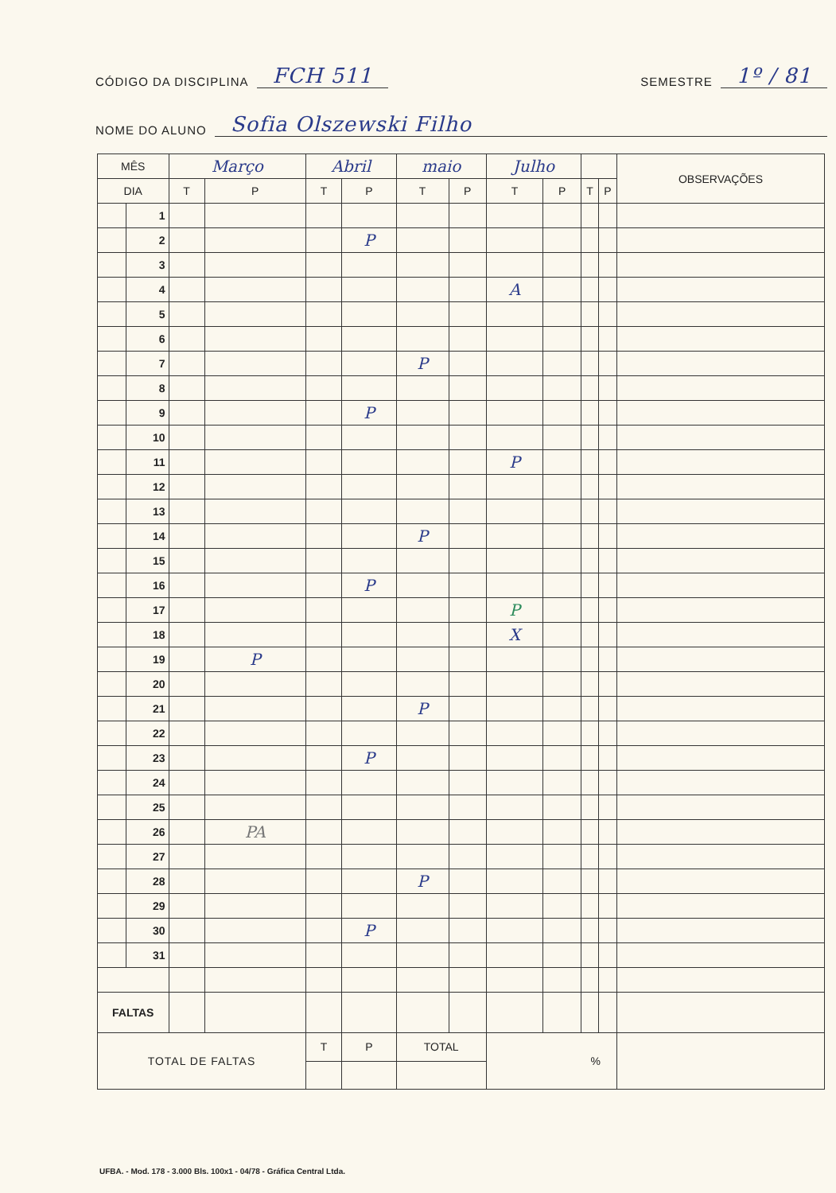CÓDIGO DA DISCIPLINA FCH 511 SEMESTRE 1º / 81
NOME DO ALUNO Sofia Olszewski Filho
| MÊS | | Março | | Abril | | maio | | Julho | | | | OBSERVAÇÕES |
| --- | --- | --- | --- | --- | --- | --- | --- | --- | --- | --- | --- | --- |
| DIA | | T | P | T | P | T | P | T | P | T | P | |
| | 1 | | | | | | | | | | | |
| | 2 | | | | P | | | | | | | |
| | 3 | | | | | | | | | | | |
| | 4 | | | | | | | A | | | | |
| | 5 | | | | | | | | | | | |
| | 6 | | | | | | | | | | | |
| | 7 | | | | | P | | | | | | |
| | 8 | | | | | | | | | | | |
| | 9 | | | | P | | | | | | | |
| | 10 | | | | | | | | | | | |
| | 11 | | | | | | | P | | | | |
| | 12 | | | | | | | | | | | |
| | 13 | | | | | | | | | | | |
| | 14 | | | | | P | | | | | | |
| | 15 | | | | | | | | | | | |
| | 16 | | | | P | | | | | | | |
| | 17 | | | | | | | P | | | | |
| | 18 | | | | | | | X | | | | |
| | 19 | | P | | | | | | | | | |
| | 20 | | | | | | | | | | | |
| | 21 | | | | | P | | | | | | |
| | 22 | | | | | | | | | | | |
| | 23 | | | | P | | | | | | | |
| | 24 | | | | | | | | | | | |
| | 25 | | | | | | | | | | | |
| | 26 | | PA | | | | | | | | | |
| | 27 | | | | | | | | | | | |
| | 28 | | | | | P | | | | | | |
| | 29 | | | | | | | | | | | |
| | 30 | | | | P | | | | | | | |
| | 31 | | | | | | | | | | | |
| FALTAS | | | | | | | | | | | | |
| TOTAL DE FALTAS | | | | T | P | TOTAL | | % | | | | |
UFBA. - Mod. 178 - 3.000 Bls. 100x1 - 04/78 - Gráfica Central Ltda.